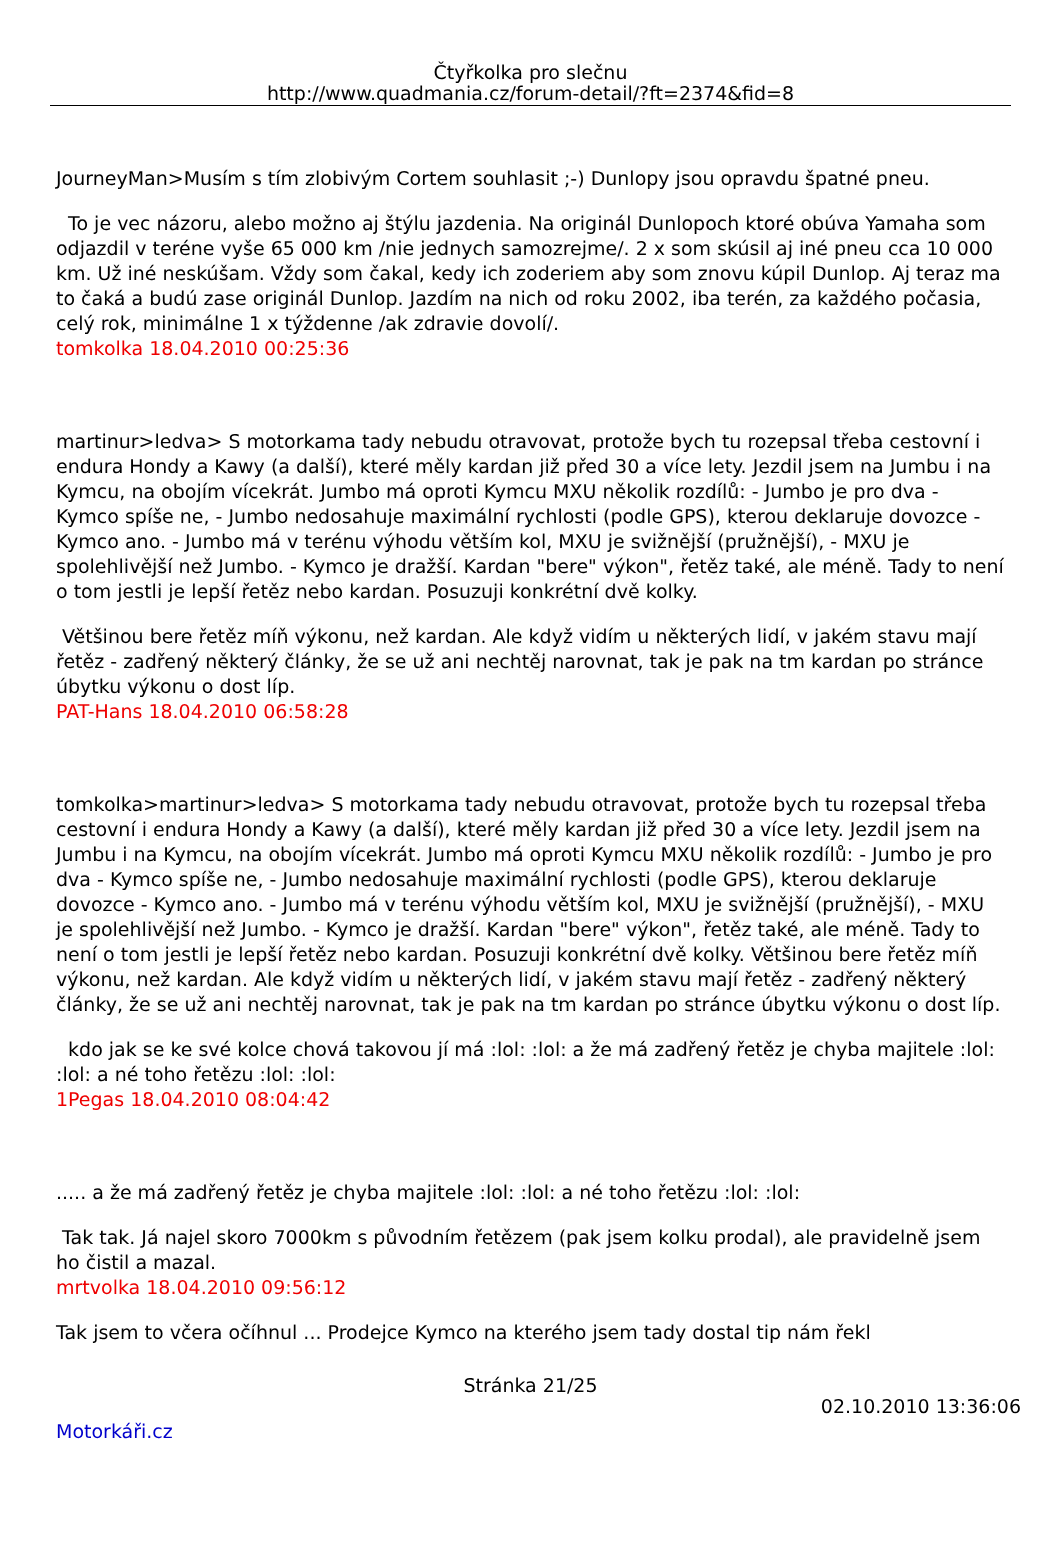Čtyřkolka pro slečnu
http://www.quadmania.cz/forum-detail/?ft=2374&fid=8
JourneyMan>Musím s tím zlobivým Cortem souhlasit ;-) Dunlopy jsou opravdu špatné pneu.
To je vec názoru, alebo možno aj štýlu jazdenia. Na originál Dunlopoch ktoré obúva Yamaha som odjazdil v teréne vyše 65 000 km /nie jednych samozrejme/. 2 x som skúsil aj iné pneu cca 10 000 km. Už iné neskúšam. Vždy som čakal, kedy ich zoderiem aby som znovu kúpil Dunlop. Aj teraz ma to čaká a budú zase originál Dunlop. Jazdím na nich od roku 2002, iba terén, za každého počasia, celý rok, minimálne 1 x týždenne /ak zdravie dovolí/.
tomkolka 18.04.2010 00:25:36
martinur>ledva> S motorkama tady nebudu otravovat, protože bych tu rozepsal třeba cestovní i endura Hondy a Kawy (a další), které měly kardan již před 30 a více lety. Jezdil jsem na Jumbu i na Kymcu, na obojím vícekrát. Jumbo má oproti Kymcu MXU několik rozdílů: - Jumbo je pro dva - Kymco spíše ne, - Jumbo nedosahuje maximální rychlosti (podle GPS), kterou deklaruje dovozce - Kymco ano. - Jumbo má v terénu výhodu větším kol, MXU je svižnější (pružnější), - MXU je spolehlivější než Jumbo. - Kymco je dražší. Kardan "bere" výkon", řetěz také, ale méně. Tady to není o tom jestli je lepší řetěz nebo kardan. Posuzuji konkrétní dvě kolky.
Většinou bere řetěz míň výkonu, než kardan. Ale když vidím u některých lidí, v jakém stavu mají řetěz - zadřený některý články, že se už ani nechtěj narovnat, tak je pak na tm kardan po stránce úbytku výkonu o dost líp.
PAT-Hans 18.04.2010 06:58:28
tomkolka>martinur>ledva> S motorkama tady nebudu otravovat, protože bych tu rozepsal třeba cestovní i endura Hondy a Kawy (a další), které měly kardan již před 30 a více lety. Jezdil jsem na Jumbu i na Kymcu, na obojím vícekrát. Jumbo má oproti Kymcu MXU několik rozdílů: - Jumbo je pro dva - Kymco spíše ne, - Jumbo nedosahuje maximální rychlosti (podle GPS), kterou deklaruje dovozce - Kymco ano. - Jumbo má v terénu výhodu větším kol, MXU je svižnější (pružnější), - MXU je spolehlivější než Jumbo. - Kymco je dražší. Kardan "bere" výkon", řetěz také, ale méně. Tady to není o tom jestli je lepší řetěz nebo kardan. Posuzuji konkrétní dvě kolky. Většinou bere řetěz míň výkonu, než kardan. Ale když vidím u některých lidí, v jakém stavu mají řetěz - zadřený některý články, že se už ani nechtěj narovnat, tak je pak na tm kardan po stránce úbytku výkonu o dost líp.
kdo jak se ke své kolce chová takovou jí má :lol: :lol: a že má zadřený řetěz je chyba majitele :lol: :lol: a né toho řetězu :lol: :lol:
1Pegas 18.04.2010 08:04:42
..... a že má zadřený řetěz je chyba majitele :lol: :lol: a né toho řetězu :lol: :lol:
Tak tak. Já najel skoro 7000km s původním řetězem (pak jsem kolku prodal), ale pravidelně jsem ho čistil a mazal.
mrtvolka 18.04.2010 09:56:12
Tak jsem to včera očíhnul ... Prodejce Kymco na kterého jsem tady dostal tip nám řekl
Stránka 21/25
02.10.2010 13:36:06
Motorkáři.cz